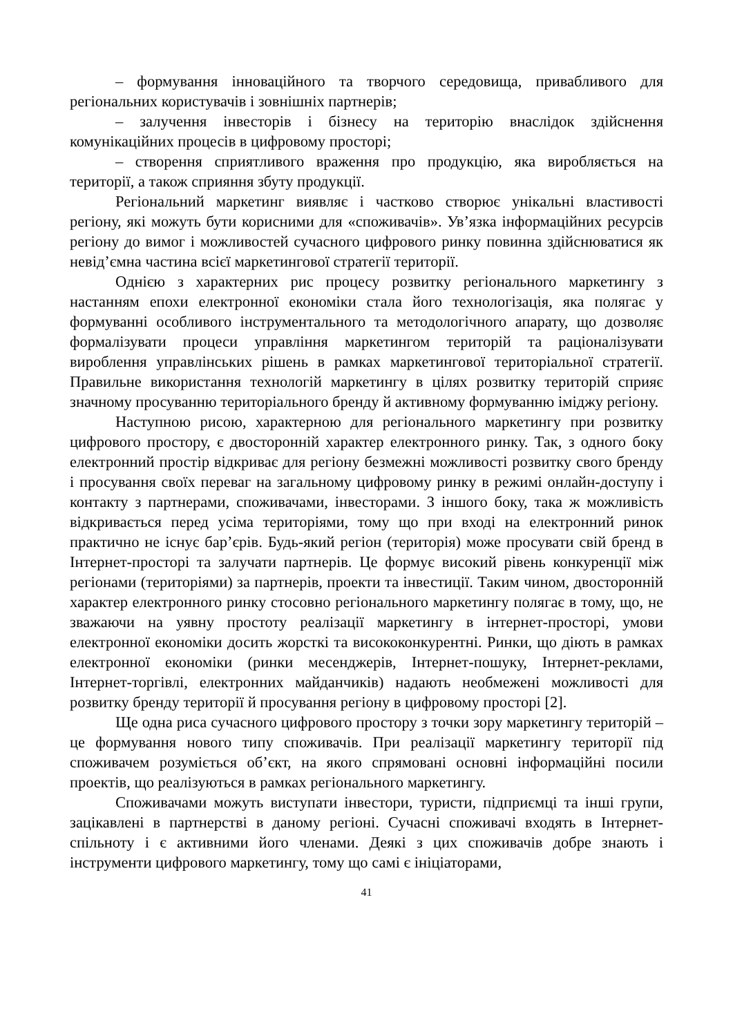– формування інноваційного та творчого середовища, привабливого для регіональних користувачів і зовнішніх партнерів;
– залучення інвесторів і бізнесу на територію внаслідок здійснення комунікаційних процесів в цифровому просторі;
– створення сприятливого враження про продукцію, яка виробляється на території, а також сприяння збуту продукції.
Регіональний маркетинг виявляє і частково створює унікальні властивості регіону, які можуть бути корисними для «споживачів». Ув’язка інформаційних ресурсів регіону до вимог і можливостей сучасного цифрового ринку повинна здійснюватися як невід’ємна частина всієї маркетингової стратегії території.
Однією з характерних рис процесу розвитку регіонального маркетингу з настанням епохи електронної економіки стала його технологізація, яка полягає у формуванні особливого інструментального та методологічного апарату, що дозволяє формалізувати процеси управління маркетингом територій та раціоналізувати вироблення управлінських рішень в рамках маркетингової територіальної стратегії. Правильне використання технологій маркетингу в цілях розвитку територій сприяє значному просуванню територіального бренду й активному формуванню іміджу регіону.
Наступною рисою, характерною для регіонального маркетингу при розвитку цифрового простору, є двосторонній характер електронного ринку. Так, з одного боку електронний простір відкриває для регіону безмежні можливості розвитку свого бренду і просування своїх переваг на загальному цифровому ринку в режимі онлайн-доступу і контакту з партнерами, споживачами, інвесторами. З іншого боку, така ж можливість відкривається перед усіма територіями, тому що при вході на електронний ринок практично не існує бар’єрів. Будь-який регіон (територія) може просувати свій бренд в Інтернет-просторі та залучати партнерів. Це формує високий рівень конкуренції між регіонами (територіями) за партнерів, проекти та інвестиції. Таким чином, двосторонній характер електронного ринку стосовно регіонального маркетингу полягає в тому, що, не зважаючи на уявну простоту реалізації маркетингу в інтернет-просторі, умови електронної економіки досить жорсткі та висококонкурентні. Ринки, що діють в рамках електронної економіки (ринки месенджерів, Інтернет-пошуку, Інтернет-реклами, Інтернет-торгівлі, електронних майданчиків) надають необмежені можливості для розвитку бренду території й просування регіону в цифровому просторі [2].
Ще одна риса сучасного цифрового простору з точки зору маркетингу територій – це формування нового типу споживачів. При реалізації маркетингу території під споживачем розуміється об’єкт, на якого спрямовані основні інформаційні посили проектів, що реалізуються в рамках регіонального маркетингу.
Споживачами можуть виступати інвестори, туристи, підприємці та інші групи, зацікавлені в партнерстві в даному регіоні. Сучасні споживачі входять в Інтернет-спільноту і є активними його членами. Деякі з цих споживачів добре знають і інструменти цифрового маркетингу, тому що самі є ініціаторами,
41